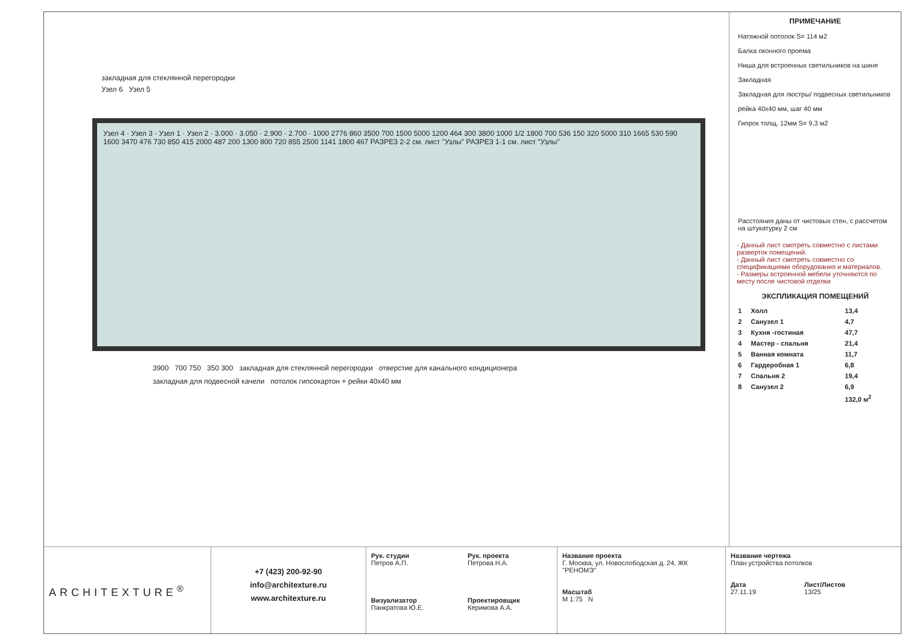закладная для стеклянной перегородки
Узел 6 Узел 5
Узел 4 · Узел 3 · Узел 1 · Узел 2 · 3.000 · 3.050 · 2.900 · 2.700 · 1000 2776 860 3500 700 1500 5000 1200 464 300 3800 1000 1/2 1800 700 536 150 320 5000 310 1665 530 590 1600 3470 476 730 850 415 2000 487 200 1300 800 720 855 2500 1141 1800 467 РАЗРЕЗ 2-2 см. лист "Узлы" РАЗРЕЗ 1-1 см. лист "Узлы"
3900 700 750 350 300 закладная для стеклянной перегородки отверстие для канального кондиционера
закладная для подвесной качели потолок гипсокартон + рейки 40x40 мм
ПРИМЕЧАНИЕ
Натяжной потолок S= 114 м2
Балка оконного проема
Ниша для встроенных светильников на шине
Закладная
Закладная для люстры/ подвесных светильников
рейка 40x40 мм, шаг 40 мм
Гипрок толщ. 12мм S= 9,3 м2
Расстояния даны от чистовых стен, с рассчетом на штукатурку 2 см
- Данный лист смотреть совместно с листами разверток помещений.
- Данный лист смотреть совместно со спецификациями оборудования и материалов.
- Размеры встроенной мебели уточняются по месту после чистовой отделки
ЭКСПЛИКАЦИЯ ПОМЕЩЕНИЙ
| 1 | Холл | 13,4 |
| 2 | Санузел 1 | 4,7 |
| 3 | Кухня -гостиная | 47,7 |
| 4 | Мастер - спальня | 21,4 |
| 5 | Ванная комната | 11,7 |
| 6 | Гардеробная 1 | 6,8 |
| 7 | Спальня 2 | 19,4 |
| 8 | Санузел 2 | 6,9 |
| | | 132,0 м<sup>2</sup> |
ARCHITEXTURE<sup>®</sup>
+7 (423) 200-92-90
info@architexture.ru
www.architexture.ru
Рук. студии
Петров А.П.
Рук. проекта
Петрова Н.А.
Визуализатор
Панкратова Ю.Е.
Проектировщик
Керимова А.А.
Название проекта
Г. Москва, ул. Новослободская д. 24, ЖК "РЕНОМЭ"
Масштаб
М 1:75 N
Название чертежа
План устройства потолков
Дата
27.11.19
Лист/Листов
13/25